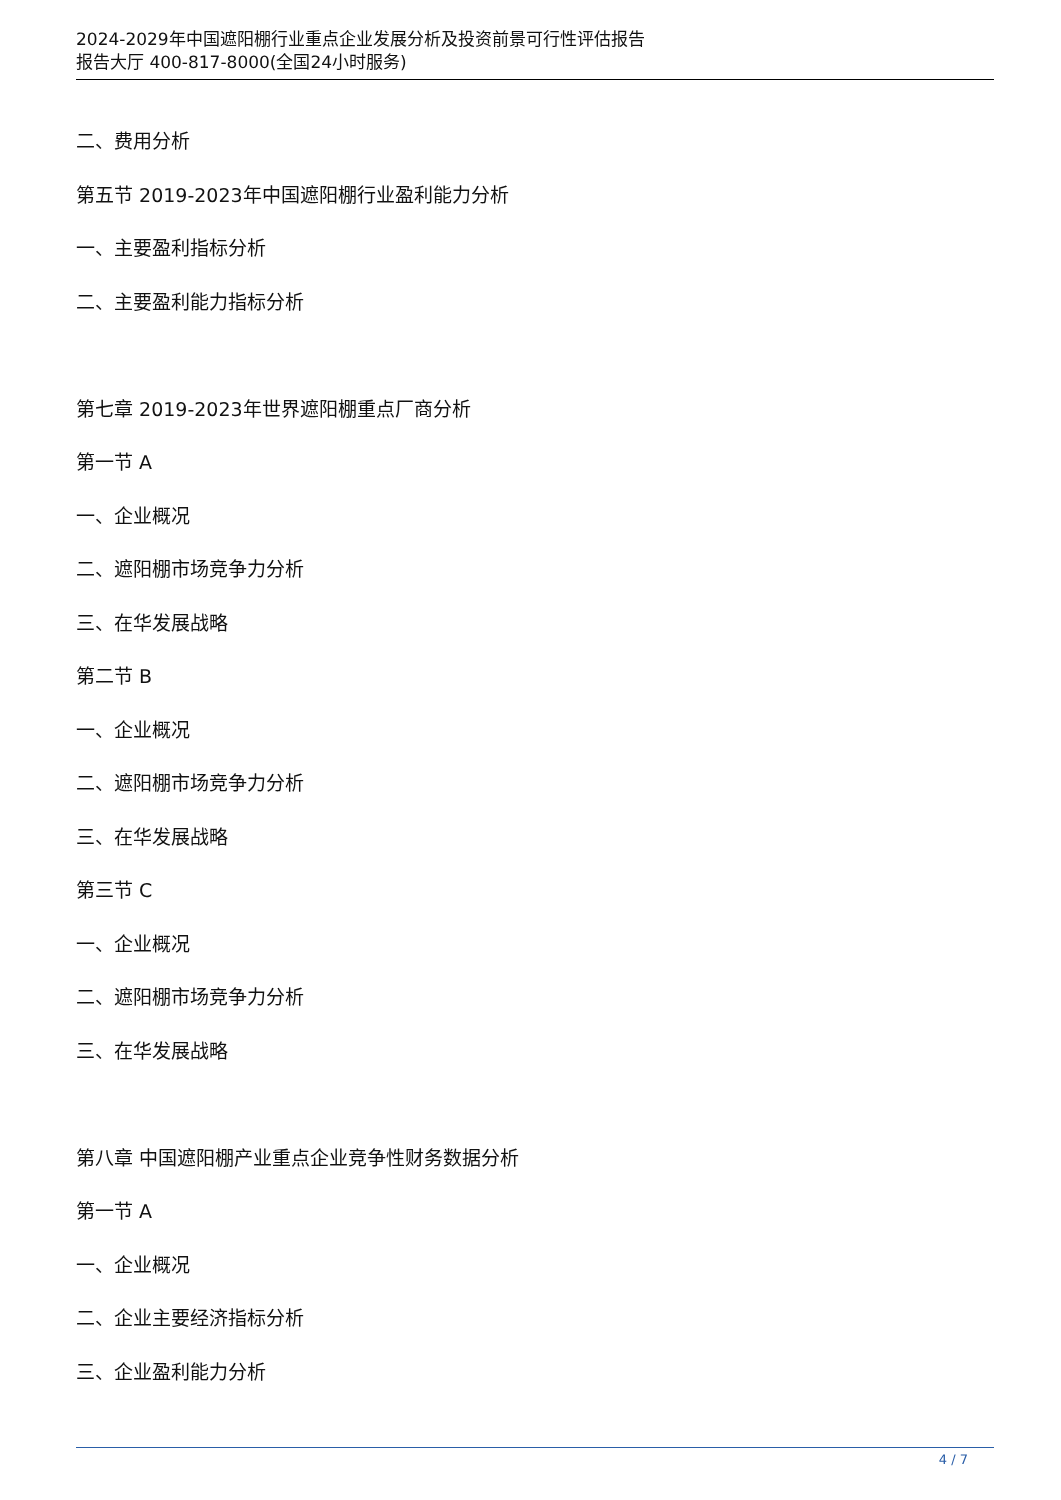2024-2029年中国遮阳棚行业重点企业发展分析及投资前景可行性评估报告
报告大厅 400-817-8000(全国24小时服务)
二、费用分析
第五节 2019-2023年中国遮阳棚行业盈利能力分析
一、主要盈利指标分析
二、主要盈利能力指标分析
第七章 2019-2023年世界遮阳棚重点厂商分析
第一节 A
一、企业概况
二、遮阳棚市场竞争力分析
三、在华发展战略
第二节 B
一、企业概况
二、遮阳棚市场竞争力分析
三、在华发展战略
第三节 C
一、企业概况
二、遮阳棚市场竞争力分析
三、在华发展战略
第八章 中国遮阳棚产业重点企业竞争性财务数据分析
第一节 A
一、企业概况
二、企业主要经济指标分析
三、企业盈利能力分析
4 / 7